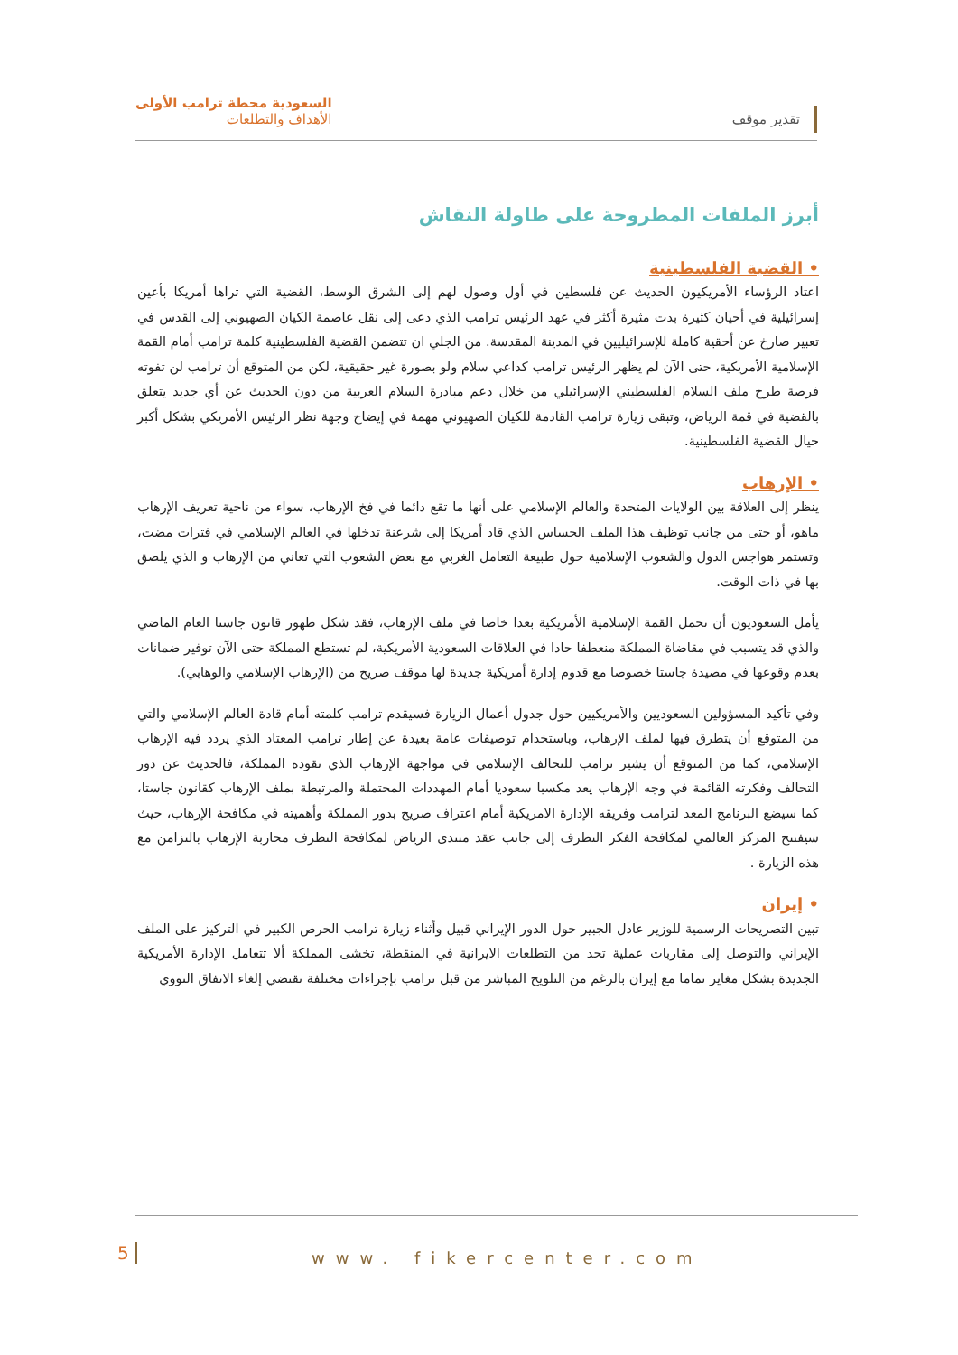تقدير موقف
السعودية محطة ترامب الأولى
الأهداف والتطلعات
أبرز الملفات المطروحة على طاولة النقاش
• القضية الفلسطينية
اعتاد الرؤساء الأمريكيون الحديث عن فلسطين في أول وصول لهم إلى الشرق الوسط، القضية التي تراها أمريكا بأعين إسرائيلية في أحيان كثيرة بدت مثيرة أكثر في عهد الرئيس ترامب الذي دعى إلى نقل عاصمة الكيان الصهيوني إلى القدس في تعبير صارخ عن أحقية كاملة للإسرائيليين في المدينة المقدسة. من الجلي ان تتضمن القضية الفلسطينية كلمة ترامب أمام القمة الإسلامية الأمريكية، حتى الآن لم يظهر الرئيس ترامب كداعي سلام ولو بصورة غير حقيقية، لكن من المتوقع أن ترامب لن تفوته فرصة طرح ملف السلام الفلسطيني الإسرائيلي من خلال دعم مبادرة السلام العربية من دون الحديث عن أي جديد يتعلق بالقضية في قمة الرياض، وتبقى زيارة ترامب القادمة للكيان الصهيوني مهمة في إيضاح وجهة نظر الرئيس الأمريكي بشكل أكبر حيال القضية الفلسطينية.
• الإرهاب
ينظر إلى العلاقة بين الولايات المتحدة والعالم الإسلامي على أنها ما تقع دائما في فخ الإرهاب، سواء من ناحية تعريف الإرهاب ماهو، أو حتى من جانب توظيف هذا الملف الحساس الذي قاد أمريكا إلى شرعنة تدخلها في العالم الإسلامي في فترات مضت، وتستمر هواجس الدول والشعوب الإسلامية حول طبيعة التعامل الغربي مع بعض الشعوب التي تعاني من الإرهاب و الذي يلصق بها في ذات الوقت.
يأمل السعوديون أن تحمل القمة الإسلامية الأمريكية بعدا خاصا في ملف الإرهاب، فقد شكل ظهور قانون جاستا العام الماضي والذي قد يتسبب في مقاضاة المملكة منعطفا حادا في العلاقات السعودية الأمريكية، لم تستطع المملكة حتى الآن توفير ضمانات بعدم وقوعها في مصيدة جاستا خصوصا مع قدوم إدارة أمريكية جديدة لها موقف صريح من (الإرهاب الإسلامي والوهابي).
وفي تأكيد المسؤولين السعوديين والأمريكيين حول جدول أعمال الزيارة فسيقدم ترامب كلمته أمام قادة العالم الإسلامي والتي من المتوقع أن يتطرق فيها لملف الإرهاب، وباستخدام توصيفات عامة بعيدة عن إطار ترامب المعتاد الذي يردد فيه الإرهاب الإسلامي، كما من المتوقع أن يشير ترامب للتحالف الإسلامي في مواجهة الإرهاب الذي تقوده المملكة، فالحديث عن دور التحالف وفكرته القائمة في وجه الإرهاب يعد مكسبا سعوديا أمام المهددات المحتملة والمرتبطة بملف الإرهاب كقانون جاستا، كما سيضع البرنامج المعد لترامب وفريقه الإدارة الامريكية أمام اعتراف صريح بدور المملكة وأهميته في مكافحة الإرهاب، حيث سيفتتح المركز العالمي لمكافحة الفكر التطرف إلى جانب عقد منتدى الرياض لمكافحة التطرف محاربة الإرهاب بالتزامن مع هذه الزيارة .
• إيران
تبين التصريحات الرسمية للوزير عادل الجبير حول الدور الإيراني قبيل وأثناء زيارة ترامب الحرص الكبير في التركيز على الملف الإيراني والتوصل إلى مقاربات عملية تحد من التطلعات الايرانية في المنقطة، تخشى المملكة ألا تتعامل الإدارة الأمريكية الجديدة بشكل مغاير تماما مع إيران بالرغم من التلويح المباشر من قبل ترامب بإجراءات مختلفة تقتضي إلغاء الاتفاق النووي
5 www. fikercenter.com